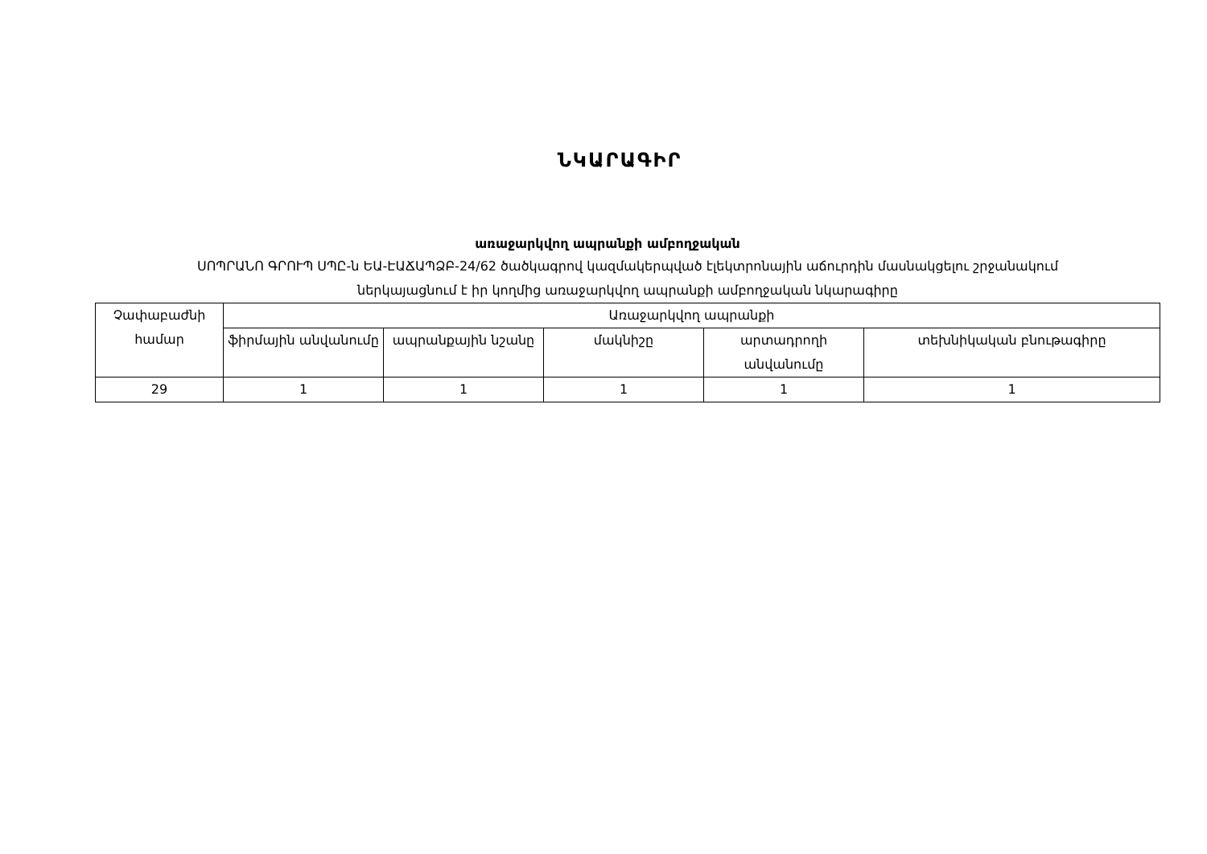ՆԿԱՐԱԳԻՐ
առաջարկվող ապրանքի ամբողջական
ՍՈՊՐԱՆՈ ԳՐՈՒՊ ՍՊԸ-ն ԵԱ-ԷԱՃԱՊՁԲ-24/62 ծածկագրով կազմակերպված էլեկտրոնային աճուրդին մասնակցելու շրջանակում
ներկայացնում է իր կողմից առաջարկվող ապրանքի ամբողջական նկարագիրը
| Չափաբաժնի համար | Առաջարկվող ապրանքի | | | | |
| --- | --- | --- | --- | --- | --- |
| | ֆիրմային անվանումը | ապրանքային նշանը | մակնիշը | արտադրողի անվանումը | տեխնիկական բնութագիրը |
| 29 | 1 | 1 | 1 | 1 | 1 |